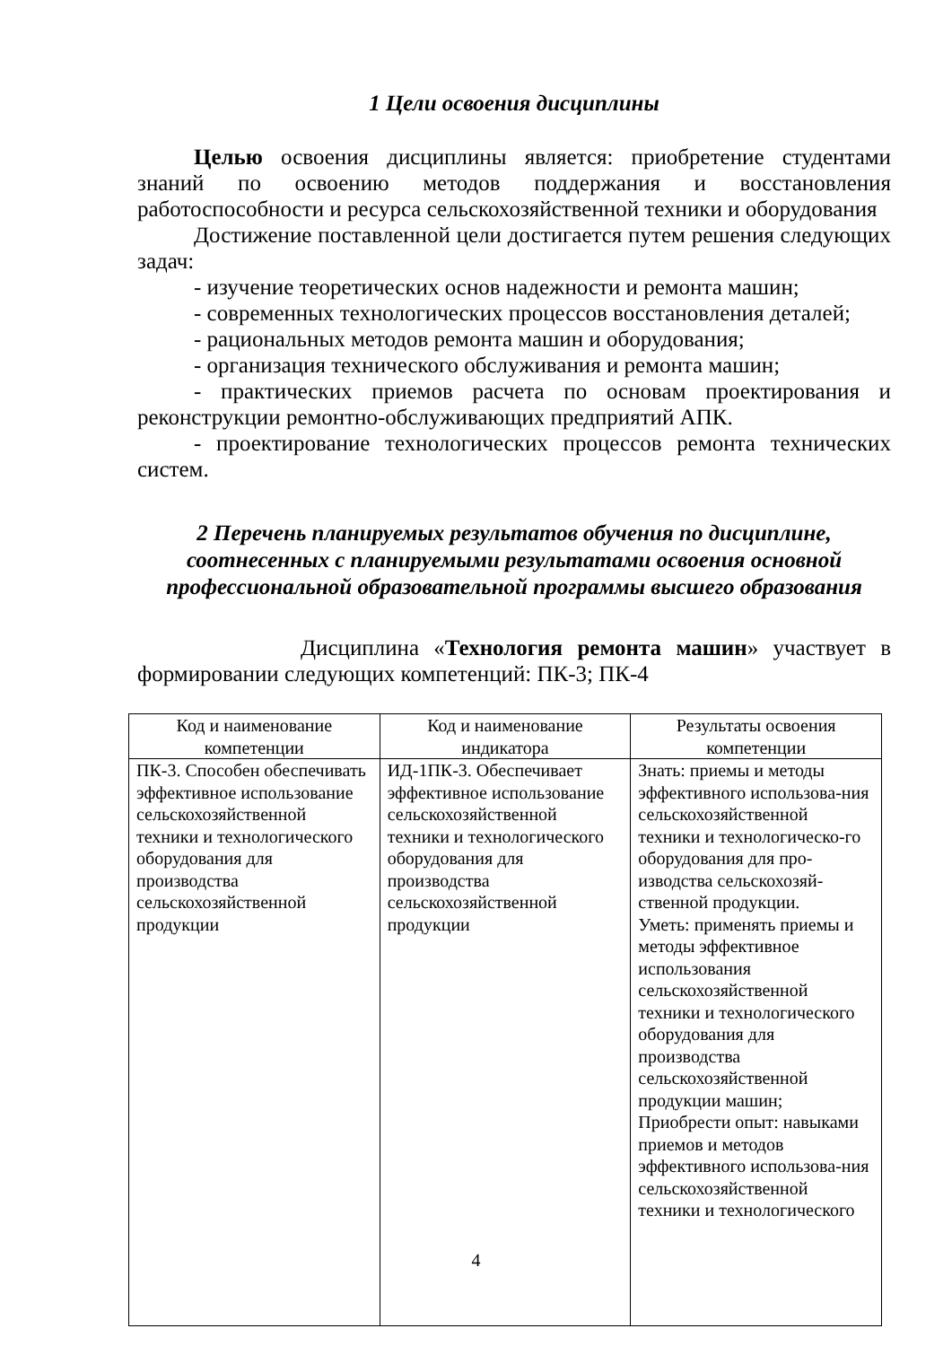1 Цели освоения дисциплины
Целью освоения дисциплины является: приобретение студентами знаний по освоению методов поддержания и восстановления работоспособности и ресурса сельскохозяйственной техники и оборудования
Достижение поставленной цели достигается путем решения следующих задач:
- изучение теоретических основ надежности и ремонта машин;
- современных технологических процессов восстановления деталей;
- рациональных методов ремонта машин и оборудования;
- организация технического обслуживания и ремонта машин;
- практических приемов расчета по основам проектирования и реконструкции ремонтно-обслуживающих предприятий АПК.
- проектирование технологических процессов ремонта технических систем.
2 Перечень планируемых результатов обучения по дисциплине, соотнесенных с планируемыми результатами освоения основной профессиональной образовательной программы высшего образования
Дисциплина «Технология ремонта машин» участвует в формировании следующих компетенций: ПК-3; ПК-4
| Код и наименование компетенции | Код и наименование индикатора | Результаты освоения компетенции |
| --- | --- | --- |
| ПК-3. Способен обеспечивать эффективное использование сельскохозяйственной техники и технологического оборудования для производства сельскохозяйственной продукции | ИД-1ПК-3. Обеспечивает эффективное использование сельскохозяйственной техники и технологического оборудования для производства сельскохозяйственной продукции | Знать: приемы и методы эффективного использова-ния сельскохозяйственной техники и технологическо-го оборудования для про-изводства сельскохозяй-ственной продукции. Уметь: применять приемы и методы эффективное использования сельскохозяйственной техники и технологического оборудования для производства сельскохозяйственной продукции машин; Приобрести опыт: навыками приемов и методов эффективного использова-ния сельскохозяйственной техники и технологического |
4